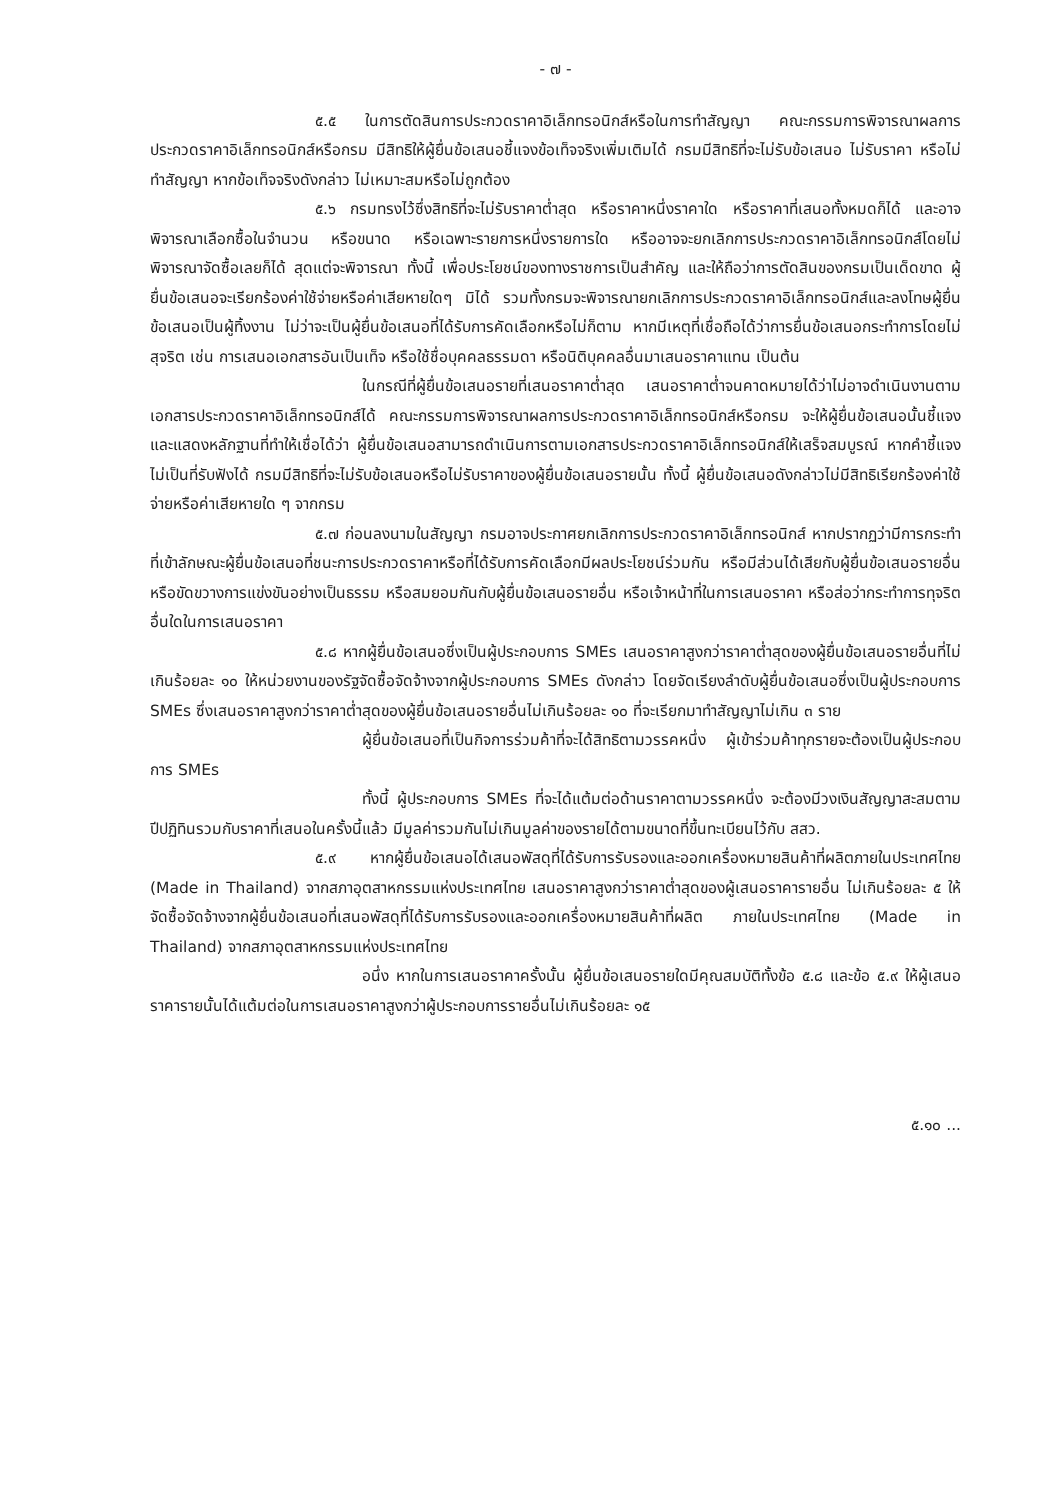- ๗ -
๕.๕ ในการตัดสินการประกวดราคาอิเล็กทรอนิกส์หรือในการทำสัญญา คณะกรรมการพิจารณาผลการประกวดราคาอิเล็กทรอนิกส์หรือกรม มีสิทธิให้ผู้ยื่นข้อเสนอชี้แจงข้อเท็จจริงเพิ่มเติมได้ กรมมีสิทธิที่จะไม่รับข้อเสนอ ไม่รับราคา หรือไม่ทำสัญญา หากข้อเท็จจริงดังกล่าว ไม่เหมาะสมหรือไม่ถูกต้อง
๕.๖ กรมทรงไว้ซึ่งสิทธิที่จะไม่รับราคาต่ำสุด หรือราคาหนึ่งราคาใด หรือราคาที่เสนอทั้งหมดก็ได้ และอาจพิจารณาเลือกซื้อในจำนวน หรือขนาด หรือเฉพาะรายการหนึ่งรายการใด หรืออาจจะยกเลิกการประกวดราคาอิเล็กทรอนิกส์โดยไม่พิจารณาจัดซื้อเลยก็ได้ สุดแต่จะพิจารณา ทั้งนี้ เพื่อประโยชน์ของทางราชการเป็นสำคัญ และให้ถือว่าการตัดสินของกรมเป็นเด็ดขาด ผู้ยื่นข้อเสนอจะเรียกร้องค่าใช้จ่ายหรือค่าเสียหายใดๆ มิได้ รวมทั้งกรมจะพิจารณายกเลิกการประกวดราคาอิเล็กทรอนิกส์และลงโทษผู้ยื่นข้อเสนอเป็นผู้ทิ้งงาน ไม่ว่าจะเป็นผู้ยื่นข้อเสนอที่ได้รับการคัดเลือกหรือไม่ก็ตาม หากมีเหตุที่เชื่อถือได้ว่าการยื่นข้อเสนอกระทำการโดยไม่สุจริต เช่น การเสนอเอกสารอันเป็นเท็จ หรือใช้ชื่อบุคคลธรรมดา หรือนิติบุคคลอื่นมาเสนอราคาแทน เป็นต้น
ในกรณีที่ผู้ยื่นข้อเสนอรายที่เสนอราคาต่ำสุด เสนอราคาต่ำจนคาดหมายได้ว่าไม่อาจดำเนินงานตามเอกสารประกวดราคาอิเล็กทรอนิกส์ได้ คณะกรรมการพิจารณาผลการประกวดราคาอิเล็กทรอนิกส์หรือกรม จะให้ผู้ยื่นข้อเสนอนั้นชี้แจงและแสดงหลักฐานที่ทำให้เชื่อได้ว่า ผู้ยื่นข้อเสนอสามารถดำเนินการตามเอกสารประกวดราคาอิเล็กทรอนิกส์ให้เสร็จสมบูรณ์ หากคำชี้แจงไม่เป็นที่รับฟังได้ กรมมีสิทธิที่จะไม่รับข้อเสนอหรือไม่รับราคาของผู้ยื่นข้อเสนอรายนั้น ทั้งนี้ ผู้ยื่นข้อเสนอดังกล่าวไม่มีสิทธิเรียกร้องค่าใช้จ่ายหรือค่าเสียหายใด ๆ จากกรม
๕.๗ ก่อนลงนามในสัญญา กรมอาจประกาศยกเลิกการประกวดราคาอิเล็กทรอนิกส์ หากปรากฏว่ามีการกระทำที่เข้าลักษณะผู้ยื่นข้อเสนอที่ชนะการประกวดราคาหรือที่ได้รับการคัดเลือกมีผลประโยชน์ร่วมกัน หรือมีส่วนได้เสียกับผู้ยื่นข้อเสนอรายอื่น หรือขัดขวางการแข่งขันอย่างเป็นธรรม หรือสมยอมกันกับผู้ยื่นข้อเสนอรายอื่น หรือเจ้าหน้าที่ในการเสนอราคา หรือส่อว่ากระทำการทุจริตอื่นใดในการเสนอราคา
๕.๘ หากผู้ยื่นข้อเสนอซึ่งเป็นผู้ประกอบการ SMEs เสนอราคาสูงกว่าราคาต่ำสุดของผู้ยื่นข้อเสนอรายอื่นที่ไม่เกินร้อยละ ๑๐ ให้หน่วยงานของรัฐจัดซื้อจัดจ้างจากผู้ประกอบการ SMEs ดังกล่าว โดยจัดเรียงลำดับผู้ยื่นข้อเสนอซึ่งเป็นผู้ประกอบการ SMEs ซึ่งเสนอราคาสูงกว่าราคาต่ำสุดของผู้ยื่นข้อเสนอรายอื่นไม่เกินร้อยละ ๑๐ ที่จะเรียกมาทำสัญญาไม่เกิน ๓ ราย
ผู้ยื่นข้อเสนอที่เป็นกิจการร่วมค้าที่จะได้สิทธิตามวรรคหนึ่ง ผู้เข้าร่วมค้าทุกรายจะต้องเป็นผู้ประกอบการ SMEs
ทั้งนี้ ผู้ประกอบการ SMEs ที่จะได้แต้มต่อด้านราคาตามวรรคหนึ่ง จะต้องมีวงเงินสัญญาสะสมตามปีปฏิทินรวมกับราคาที่เสนอในครั้งนี้แล้ว มีมูลค่ารวมกันไม่เกินมูลค่าของรายได้ตามขนาดที่ขึ้นทะเบียนไว้กับ สสว.
๕.๙ หากผู้ยื่นข้อเสนอได้เสนอพัสดุที่ได้รับการรับรองและออกเครื่องหมายสินค้าที่ผลิตภายในประเทศไทย (Made in Thailand) จากสภาอุตสาหกรรมแห่งประเทศไทย เสนอราคาสูงกว่าราคาต่ำสุดของผู้เสนอราคารายอื่น ไม่เกินร้อยละ ๕ ให้จัดซื้อจัดจ้างจากผู้ยื่นข้อเสนอที่เสนอพัสดุที่ได้รับการรับรองและออกเครื่องหมายสินค้าที่ผลิต ภายในประเทศไทย (Made in Thailand) จากสภาอุตสาหกรรมแห่งประเทศไทย
อนึ่ง หากในการเสนอราคาครั้งนั้น ผู้ยื่นข้อเสนอรายใดมีคุณสมบัติทั้งข้อ ๕.๘ และข้อ ๕.๙ ให้ผู้เสนอราคารายนั้นได้แต้มต่อในการเสนอราคาสูงกว่าผู้ประกอบการรายอื่นไม่เกินร้อยละ ๑๕
๕.๑๐ ...